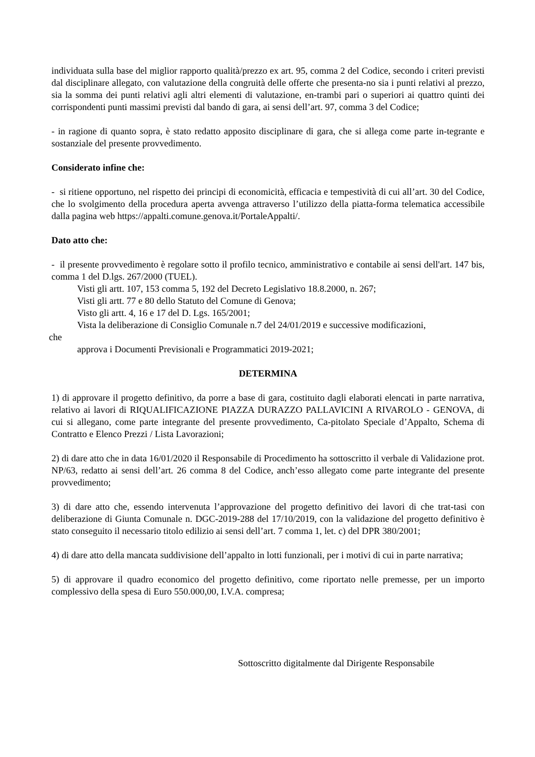individuata sulla base del miglior rapporto qualità/prezzo ex art. 95, comma 2 del Codice, secondo i criteri previsti dal disciplinare allegato, con valutazione della congruità delle offerte che presenta-no sia i punti relativi al prezzo, sia la somma dei punti relativi agli altri elementi di valutazione, en-trambi pari o superiori ai quattro quinti dei corrispondenti punti massimi previsti dal bando di gara, ai sensi dell’art. 97, comma 3 del Codice;
- in ragione di quanto sopra, è stato redatto apposito disciplinare di gara, che si allega come parte in-tegrante e sostanziale del presente provvedimento.
Considerato infine che:
- si ritiene opportuno, nel rispetto dei principi di economicità, efficacia e tempestività di cui all’art. 30 del Codice, che lo svolgimento della procedura aperta avvenga attraverso l’utilizzo della piatta-forma telematica accessibile dalla pagina web https://appalti.comune.genova.it/PortaleAppalti/.
Dato atto che:
- il presente provvedimento è regolare sotto il profilo tecnico, amministrativo e contabile ai sensi dell'art. 147 bis, comma 1 del D.lgs. 267/2000 (TUEL).
Visti gli artt. 107, 153 comma 5, 192 del Decreto Legislativo 18.8.2000, n. 267;
Visti gli artt. 77 e 80 dello Statuto del Comune di Genova;
Visto gli artt. 4, 16 e 17 del D. Lgs. 165/2001;
Vista la deliberazione di Consiglio Comunale n.7 del 24/01/2019 e successive modificazioni,
che
approva i Documenti Previsionali e Programmatici 2019-2021;
DETERMINA
1) di approvare il progetto definitivo, da porre a base di gara, costituito dagli elaborati elencati in parte narrativa, relativo ai lavori di RIQUALIFICAZIONE PIAZZA DURAZZO PALLAVICINI A RIVAROLO - GENOVA, di cui si allegano, come parte integrante del presente provvedimento, Ca-pitolato Speciale d’Appalto, Schema di Contratto e Elenco Prezzi / Lista Lavorazioni;
2) di dare atto che in data 16/01/2020 il Responsabile di Procedimento ha sottoscritto il verbale di Validazione prot. NP/63, redatto ai sensi dell’art. 26 comma 8 del Codice, anch’esso allegato come parte integrante del presente provvedimento;
3) di dare atto che, essendo intervenuta l’approvazione del progetto definitivo dei lavori di che trat-tasi con deliberazione di Giunta Comunale n. DGC-2019-288 del 17/10/2019, con la validazione del progetto definitivo è stato conseguito il necessario titolo edilizio ai sensi dell’art. 7 comma 1, let. c) del DPR 380/2001;
4) di dare atto della mancata suddivisione dell’appalto in lotti funzionali, per i motivi di cui in parte narrativa;
5) di approvare il quadro economico del progetto definitivo, come riportato nelle premesse, per un importo complessivo della spesa di Euro 550.000,00, I.V.A. compresa;
Sottoscritto digitalmente dal Dirigente Responsabile